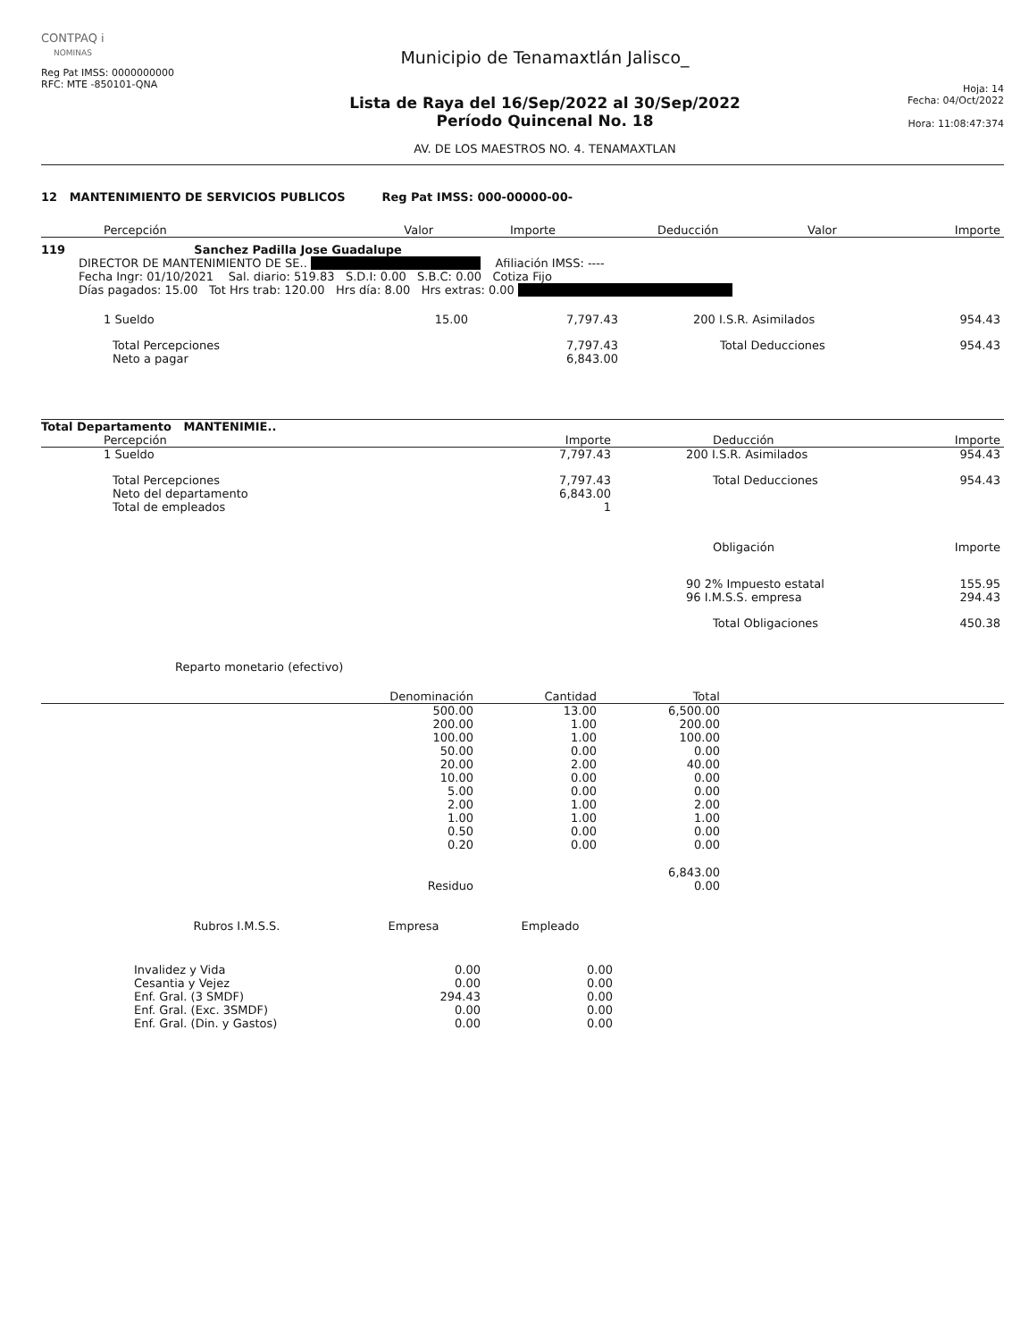CONTPAQ i
NOMINAS
Reg Pat IMSS: 0000000000
RFC: MTE -850101-QNA
Municipio de Tenamaxtlán Jalisco_
Lista de Raya del 16/Sep/2022 al 30/Sep/2022
Período Quincenal No. 18
AV. DE LOS MAESTROS NO. 4. TENAMAXTLAN
Hoja: 14
Fecha: 04/Oct/2022
Hora: 11:08:47:374
12 MANTENIMIENTO DE SERVICIOS PUBLICOS Reg Pat IMSS: 000-00000-00-
| Percepción | Valor | Importe | Deducción | Valor | Importe |
| --- | --- | --- | --- | --- | --- |
119 Sanchez Padilla Jose Guadalupe
DIRECTOR DE MANTENIMIENTO DE SE.. Afiliación IMSS: ----
Fecha Ingr: 01/10/2021 Sal. diario: 519.83 S.D.I: 0.00 S.B.C: 0.00 Cotiza Fijo
Días pagados: 15.00 Tot Hrs trab: 120.00 Hrs día: 8.00 Hrs extras: 0.00
| 1 Sueldo | 15.00 | 7,797.43 | 200 I.S.R. Asimilados | 954.43 |
| Total Percepciones | | 7,797.43 | Total Deducciones | 954.43 |
| Neto a pagar | | 6,843.00 | | |
Total Departamento MANTENIMIE..
| Percepción | Importe | Deducción | Importe |
| --- | --- | --- | --- |
| 1 Sueldo | 7,797.43 | 200 I.S.R. Asimilados | 954.43 |
| Total Percepciones | 7,797.43 | Total Deducciones | 954.43 |
| Neto del departamento | 6,843.00 | | |
| Total de empleados | 1 | | |
| | | Obligación | Importe |
| | | 90 2% Impuesto estatal 96 I.M.S.S. empresa | 155.95 294.43 |
| | | Total Obligaciones | 450.38 |
Reparto monetario (efectivo)
| Denominación | Cantidad | Total | |
| --- | --- | --- | --- |
| 500.00 200.00 100.00 50.00 20.00 10.00 5.00 2.00 1.00 0.50 0.20 | 13.00 1.00 1.00 0.00 2.00 0.00 0.00 1.00 1.00 0.00 0.00 | 6,500.00 200.00 100.00 0.00 40.00 0.00 0.00 2.00 1.00 0.00 0.00 | |
| | | 6,843.00 | |
| Residuo | | 0.00 | |
| Rubros I.M.S.S. | Empresa | Empleado |
| --- | --- | --- |
| Invalidez y Vida Cesantia y Vejez Enf. Gral. (3 SMDF) Enf. Gral. (Exc. 3SMDF) Enf. Gral. (Din. y Gastos) | 0.00 0.00 294.43 0.00 0.00 | 0.00 0.00 0.00 0.00 0.00 |